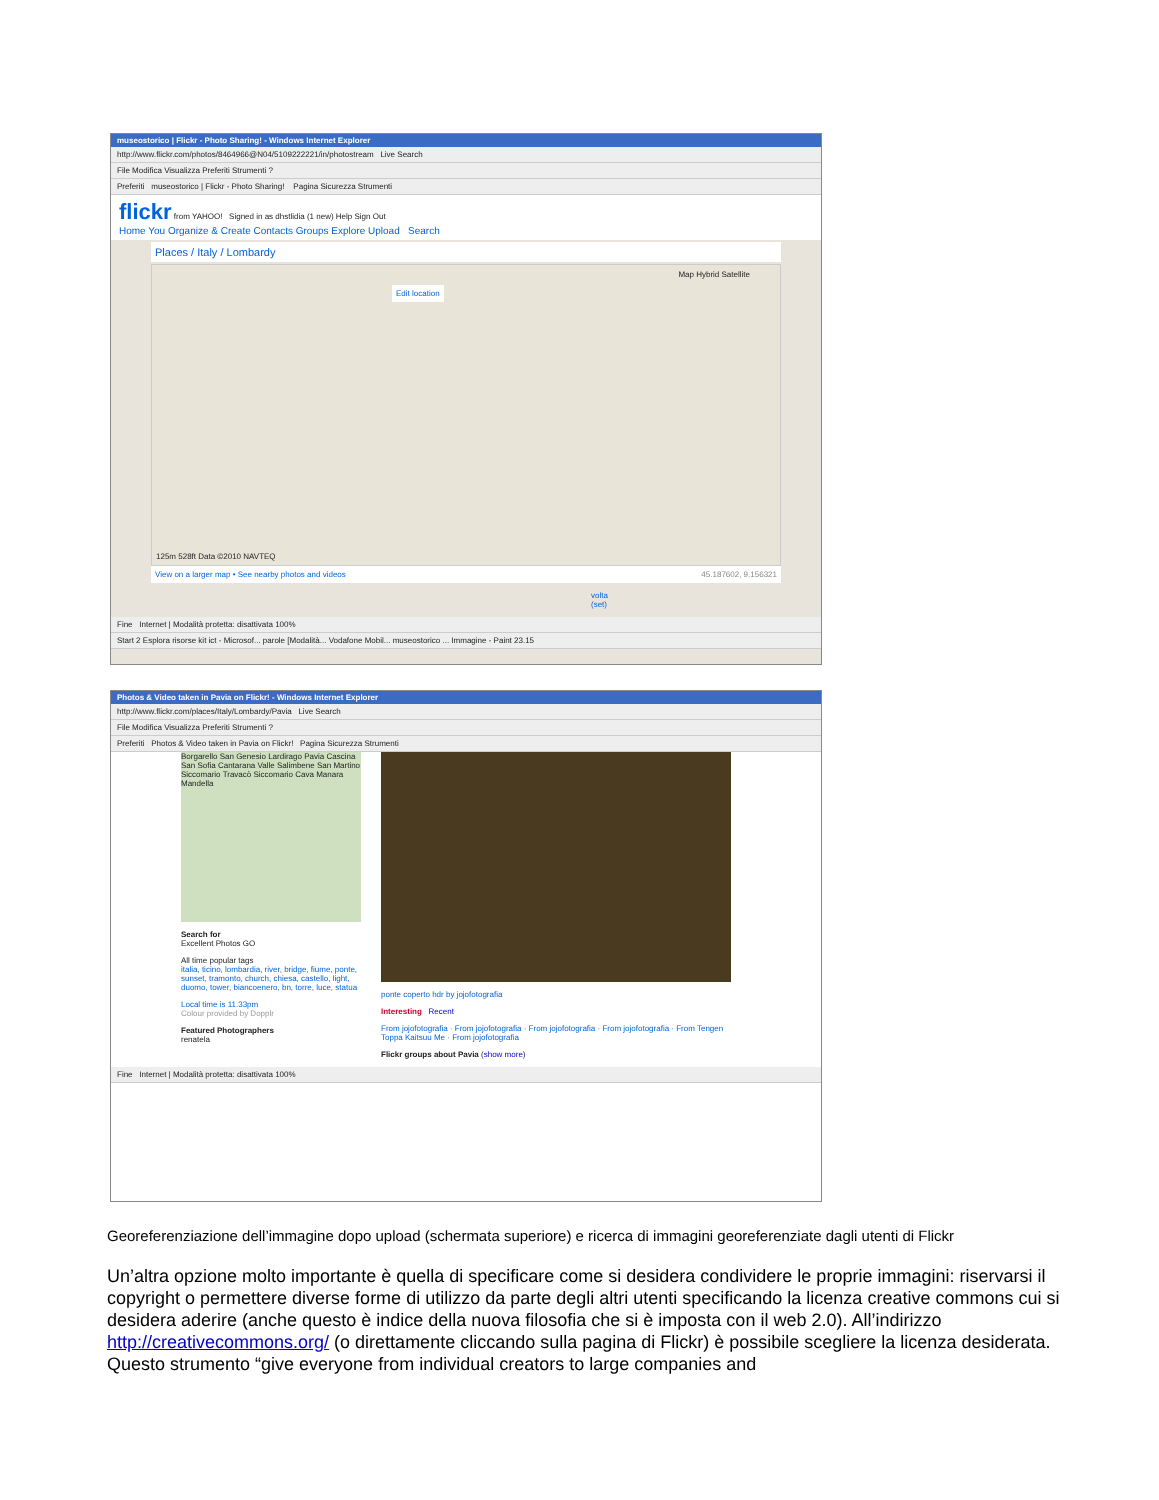museostorico | Flickr - Photo Sharing! - Windows Internet Explorer
http://www.flickr.com/photos/8464966@N04/5109222221/in/photostream Live Search
File Modifica Visualizza Preferiti Strumenti ?
Preferiti museostorico | Flickr - Photo Sharing! Pagina Sicurezza Strumenti
flickr from YAHOO! Signed in as dhstlidia (1 new) Help Sign Out
Home You Organize & Create Contacts Groups Explore Upload Search
Places / Italy / Lombardy
Edit location
Map Hybrid Satellite
125m 528ft Data ©2010 NAVTEQ
View on a larger map • See nearby photos and videos 45.187602, 9.156321
volta (set)
Fine Internet | Modalità protetta: disattivata 100%
Start 2 Esplora risorse kit ict - Microsof... parole [Modalità... Vodafone Mobil... museostorico ... Immagine - Paint 23.15
Photos & Video taken in Pavia on Flickr! - Windows Internet Explorer
http://www.flickr.com/places/Italy/Lombardy/Pavia Live Search
File Modifica Visualizza Preferiti Strumenti ?
Preferiti Photos & Video taken in Pavia on Flickr! Pagina Sicurezza Strumenti
Borgarello San Genesio Lardirago Pavia Cascina San Sofia Cantarana Valle Salimbene San Martino Siccomario Travacò Siccomario Cava Manara Mandella
Search for
Excellent Photos GO
All time popular tags
italia, ticino, lombardia, river, bridge, fiume, ponte, sunset, tramonto, church, chiesa, castello, light, duomo, tower, biancoenero, bn, torre, luce, statua
Local time is 11.33pm
Colour provided by Dopplr
Featured Photographers
renatela
ponte coperto hdr by jojofotografia
Interesting Recent
From jojofotografia · From jojofotografia · From jojofotografia · From jojofotografia · From Tengen Toppa Kaitsuu Me · From jojofotografia
Flickr groups about Pavia (show more)
Fine Internet | Modalità protetta: disattivata 100%
Georeferenziazione dell’immagine dopo upload (schermata superiore) e ricerca di immagini georeferenziate dagli utenti di Flickr
Un’altra opzione molto importante è quella di specificare come si desidera condividere le proprie immagini: riservarsi il copyright o permettere diverse forme di utilizzo da parte degli altri utenti specificando la licenza creative commons cui si desidera aderire (anche questo è indice della nuova filosofia che si è imposta con il web 2.0). All’indirizzo http://creativecommons.org/ (o direttamente cliccando sulla pagina di Flickr) è possibile scegliere la licenza desiderata. Questo strumento “give everyone from individual creators to large companies and